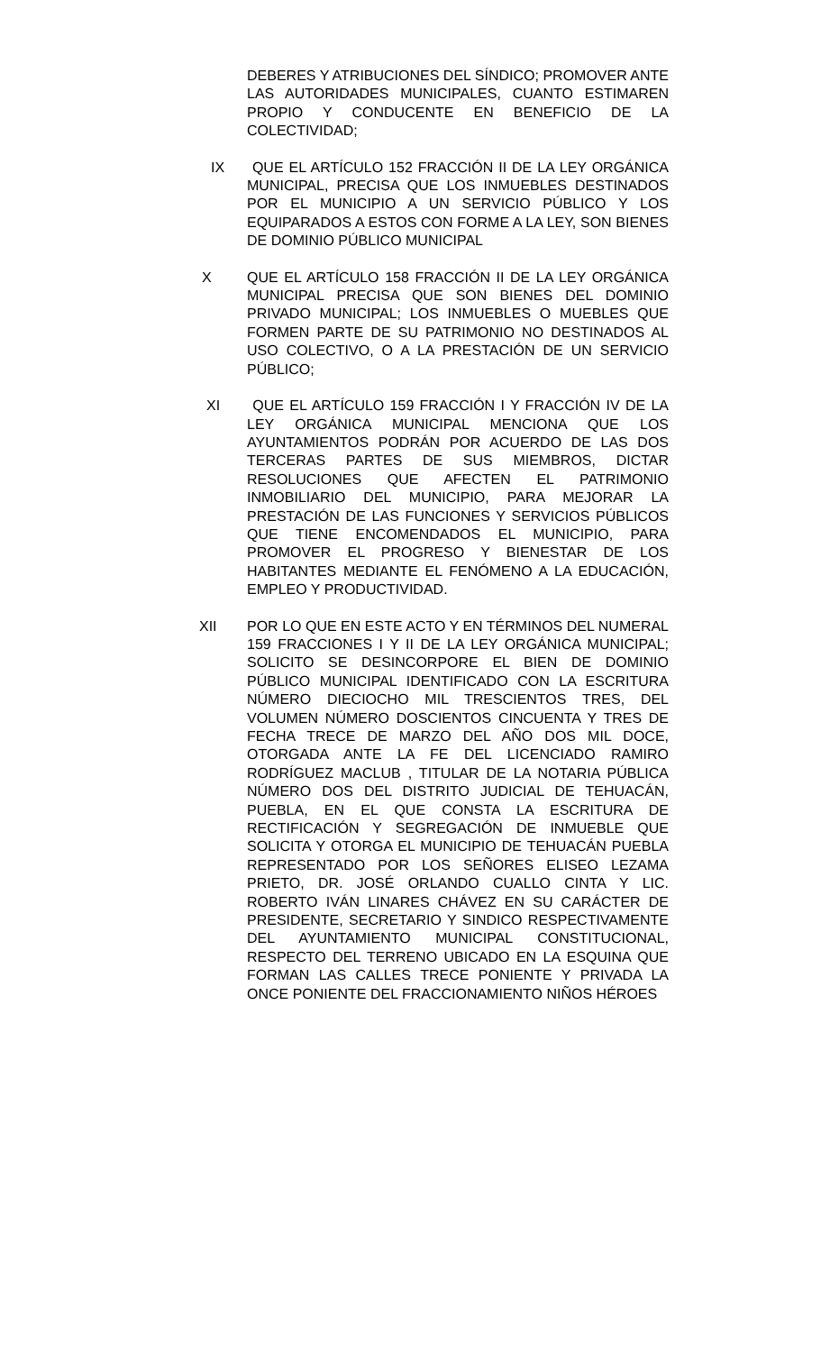DEBERES Y ATRIBUCIONES DEL SÍNDICO; PROMOVER ANTE LAS AUTORIDADES MUNICIPALES, CUANTO ESTIMAREN PROPIO Y CONDUCENTE EN BENEFICIO DE LA COLECTIVIDAD;
IX QUE EL ARTÍCULO 152 FRACCIÓN II DE LA LEY ORGÁNICA MUNICIPAL, PRECISA QUE LOS INMUEBLES DESTINADOS POR EL MUNICIPIO A UN SERVICIO PÚBLICO Y LOS EQUIPARADOS A ESTOS CON FORME A LA LEY, SON BIENES DE DOMINIO PÚBLICO MUNICIPAL
X QUE EL ARTÍCULO 158 FRACCIÓN II DE LA LEY ORGÁNICA MUNICIPAL PRECISA QUE SON BIENES DEL DOMINIO PRIVADO MUNICIPAL; LOS INMUEBLES O MUEBLES QUE FORMEN PARTE DE SU PATRIMONIO NO DESTINADOS AL USO COLECTIVO, O A LA PRESTACIÓN DE UN SERVICIO PÚBLICO;
XI QUE EL ARTÍCULO 159 FRACCIÓN I Y FRACCIÓN IV DE LA LEY ORGÁNICA MUNICIPAL MENCIONA QUE LOS AYUNTAMIENTOS PODRÁN POR ACUERDO DE LAS DOS TERCERAS PARTES DE SUS MIEMBROS, DICTAR RESOLUCIONES QUE AFECTEN EL PATRIMONIO INMOBILIARIO DEL MUNICIPIO, PARA MEJORAR LA PRESTACIÓN DE LAS FUNCIONES Y SERVICIOS PÚBLICOS QUE TIENE ENCOMENDADOS EL MUNICIPIO, PARA PROMOVER EL PROGRESO Y BIENESTAR DE LOS HABITANTES MEDIANTE EL FENÓMENO A LA EDUCACIÓN, EMPLEO Y PRODUCTIVIDAD.
XII POR LO QUE EN ESTE ACTO Y EN TÉRMINOS DEL NUMERAL 159 FRACCIONES I Y II DE LA LEY ORGÁNICA MUNICIPAL; SOLICITO SE DESINCORPORE EL BIEN DE DOMINIO PÚBLICO MUNICIPAL IDENTIFICADO CON LA ESCRITURA NÚMERO DIECIOCHO MIL TRESCIENTOS TRES, DEL VOLUMEN NÚMERO DOSCIENTOS CINCUENTA Y TRES DE FECHA TRECE DE MARZO DEL AÑO DOS MIL DOCE, OTORGADA ANTE LA FE DEL LICENCIADO RAMIRO RODRÍGUEZ MACLUB , TITULAR DE LA NOTARIA PÚBLICA NÚMERO DOS DEL DISTRITO JUDICIAL DE TEHUACÁN, PUEBLA, EN EL QUE CONSTA LA ESCRITURA DE RECTIFICACIÓN Y SEGREGACIÓN DE INMUEBLE QUE SOLICITA Y OTORGA EL MUNICIPIO DE TEHUACÁN PUEBLA REPRESENTADO POR LOS SEÑORES ELISEO LEZAMA PRIETO, DR. JOSÉ ORLANDO CUALLO CINTA Y LIC. ROBERTO IVÁN LINARES CHÁVEZ EN SU CARÁCTER DE PRESIDENTE, SECRETARIO Y SINDICO RESPECTIVAMENTE DEL AYUNTAMIENTO MUNICIPAL CONSTITUCIONAL, RESPECTO DEL TERRENO UBICADO EN LA ESQUINA QUE FORMAN LAS CALLES TRECE PONIENTE Y PRIVADA LA ONCE PONIENTE DEL FRACCIONAMIENTO NIÑOS HÉROES